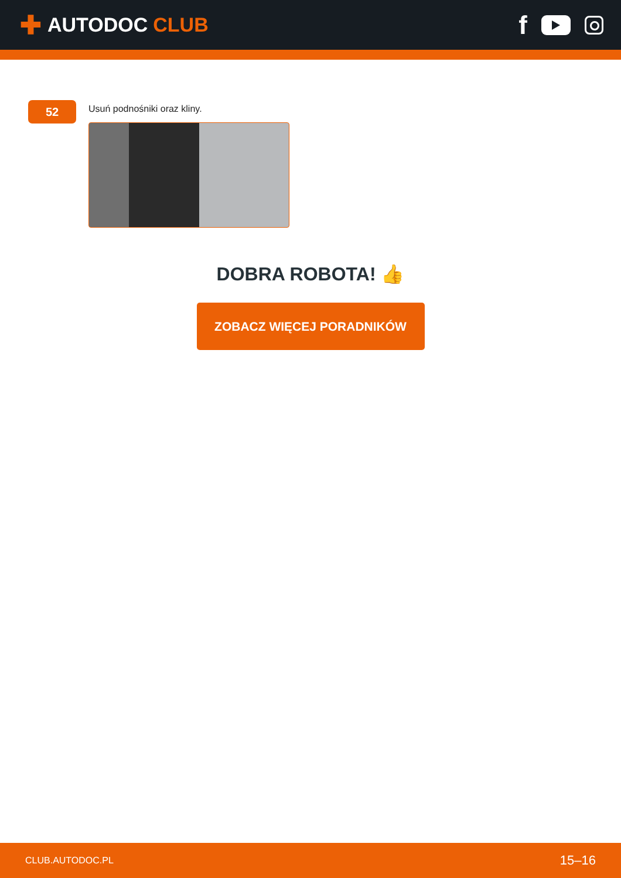✚ AUTODOC CLUB
f
52
Usuń podnośniki oraz kliny.
DOBRA ROBOTA! 👍
ZOBACZ WIĘCEJ PORADNIKÓW
CLUB.AUTODOC.PL 15–16